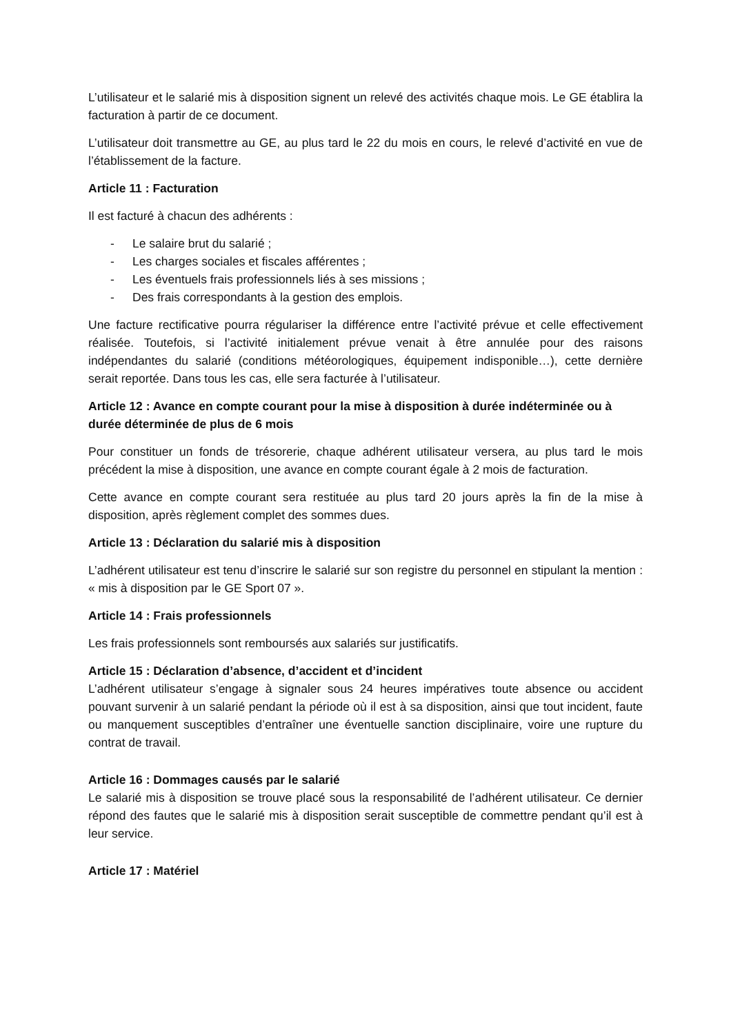L’utilisateur et le salarié mis à disposition signent un relevé des activités chaque mois. Le GE établira la facturation à partir de ce document.
L’utilisateur doit transmettre au GE, au plus tard le 22 du mois en cours, le relevé d’activité en vue de l’établissement de la facture.
Article 11 : Facturation
Il est facturé à chacun des adhérents :
- Le salaire brut du salarié ;
- Les charges sociales et fiscales afférentes ;
- Les éventuels frais professionnels liés à ses missions ;
- Des frais correspondants à la gestion des emplois.
Une facture rectificative pourra régulariser la différence entre l’activité prévue et celle effectivement réalisée. Toutefois, si l’activité initialement prévue venait à être annulée pour des raisons indépendantes du salarié (conditions météorologiques, équipement indisponible…), cette dernière serait reportée. Dans tous les cas, elle sera facturée à l’utilisateur.
Article 12 : Avance en compte courant pour la mise à disposition à durée indéterminée ou à durée déterminée de plus de 6 mois
Pour constituer un fonds de trésorerie, chaque adhérent utilisateur versera, au plus tard le mois précédent la mise à disposition, une avance en compte courant égale à 2 mois de facturation.
Cette avance en compte courant sera restituée au plus tard 20 jours après la fin de la mise à disposition, après règlement complet des sommes dues.
Article 13 : Déclaration du salarié mis à disposition
L’adhérent utilisateur est tenu d’inscrire le salarié sur son registre du personnel en stipulant la mention : « mis à disposition par le GE Sport 07 ».
Article 14 : Frais professionnels
Les frais professionnels sont remboursés aux salariés sur justificatifs.
Article 15 : Déclaration d’absence, d’accident et d’incident
L’adhérent utilisateur s’engage à signaler sous 24 heures impératives toute absence ou accident pouvant survenir à un salarié pendant la période où il est à sa disposition, ainsi que tout incident, faute ou manquement susceptibles d’entraîner une éventuelle sanction disciplinaire, voire une rupture du contrat de travail.
Article 16 : Dommages causés par le salarié
Le salarié mis à disposition se trouve placé sous la responsabilité de l’adhérent utilisateur. Ce dernier répond des fautes que le salarié mis à disposition serait susceptible de commettre pendant qu’il est à leur service.
Article 17 : Matériel